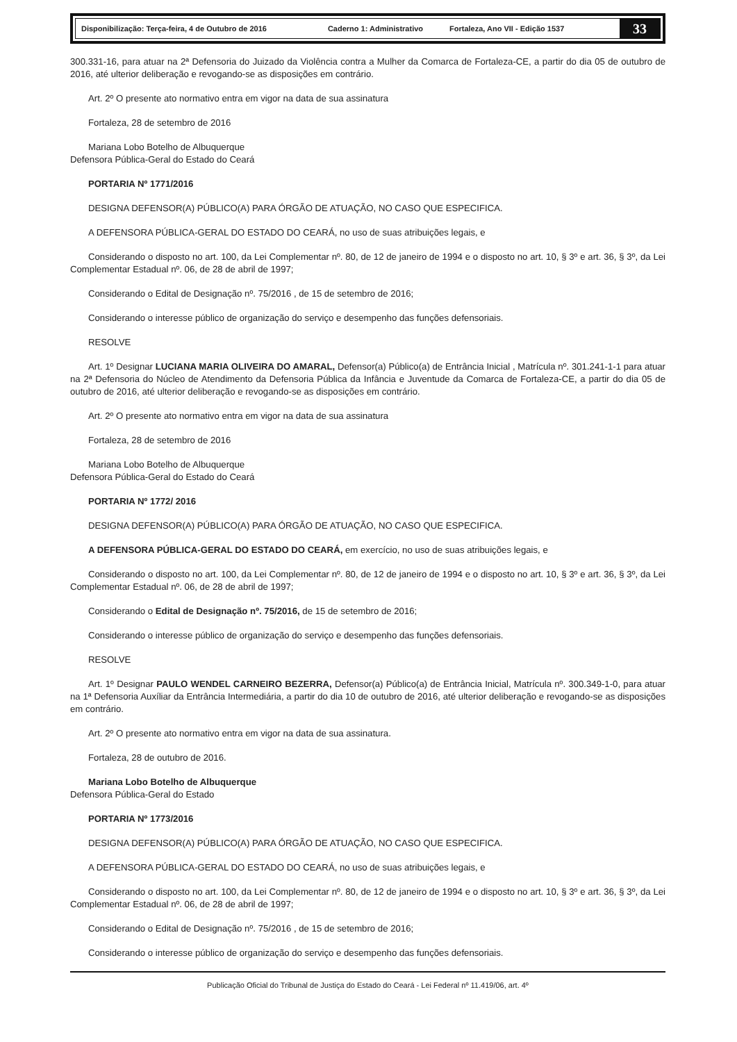Disponibilização: Terça-feira, 4 de Outubro de 2016 Caderno 1: Administrativo Fortaleza, Ano VII - Edição 1537
33
300.331-16, para atuar na 2ª Defensoria do Juizado da Violência contra a Mulher da Comarca de Fortaleza-CE, a partir do dia 05 de outubro de 2016, até ulterior deliberação e revogando-se as disposições em contrário.
Art. 2º O presente ato normativo entra em vigor na data de sua assinatura
Fortaleza, 28 de setembro de 2016
Mariana Lobo Botelho de Albuquerque
Defensora Pública-Geral do Estado do Ceará
PORTARIA Nº 1771/2016
DESIGNA DEFENSOR(A) PÚBLICO(A) PARA ÓRGÃO DE ATUAÇÃO, NO CASO QUE ESPECIFICA.
A DEFENSORA PÚBLICA-GERAL DO ESTADO DO CEARÁ, no uso de suas atribuições legais, e
Considerando o disposto no art. 100, da Lei Complementar nº. 80, de 12 de janeiro de 1994 e o disposto no art. 10, § 3º e art. 36, § 3º, da Lei Complementar Estadual nº. 06, de 28 de abril de 1997;
Considerando o Edital de Designação nº. 75/2016 , de 15 de setembro de 2016;
Considerando o interesse público de organização do serviço e desempenho das funções defensoriais.
RESOLVE
Art. 1º Designar LUCIANA MARIA OLIVEIRA DO AMARAL, Defensor(a) Público(a) de Entrância Inicial , Matrícula nº. 301.241-1-1 para atuar na 2ª Defensoria do Núcleo de Atendimento da Defensoria Pública da Infância e Juventude da Comarca de Fortaleza-CE, a partir do dia 05 de outubro de 2016, até ulterior deliberação e revogando-se as disposições em contrário.
Art. 2º O presente ato normativo entra em vigor na data de sua assinatura
Fortaleza, 28 de setembro de 2016
Mariana Lobo Botelho de Albuquerque
Defensora Pública-Geral do Estado do Ceará
PORTARIA Nº 1772/ 2016
DESIGNA DEFENSOR(A) PÚBLICO(A) PARA ÓRGÃO DE ATUAÇÃO, NO CASO QUE ESPECIFICA.
A DEFENSORA PÚBLICA-GERAL DO ESTADO DO CEARÁ, em exercício, no uso de suas atribuições legais, e
Considerando o disposto no art. 100, da Lei Complementar nº. 80, de 12 de janeiro de 1994 e o disposto no art. 10, § 3º e art. 36, § 3º, da Lei Complementar Estadual nº. 06, de 28 de abril de 1997;
Considerando o Edital de Designação nº. 75/2016, de 15 de setembro de 2016;
Considerando o interesse público de organização do serviço e desempenho das funções defensoriais.
RESOLVE
Art. 1º Designar PAULO WENDEL CARNEIRO BEZERRA, Defensor(a) Público(a) de Entrância Inicial, Matrícula nº. 300.349-1-0, para atuar na 1ª Defensoria Auxíliar da Entrância Intermediária, a partir do dia 10 de outubro de 2016, até ulterior deliberação e revogando-se as disposições em contrário.
Art. 2º O presente ato normativo entra em vigor na data de sua assinatura.
Fortaleza, 28 de outubro de 2016.
Mariana Lobo Botelho de Albuquerque
Defensora Pública-Geral do Estado
PORTARIA Nº 1773/2016
DESIGNA DEFENSOR(A) PÚBLICO(A) PARA ÓRGÃO DE ATUAÇÃO, NO CASO QUE ESPECIFICA.
A DEFENSORA PÚBLICA-GERAL DO ESTADO DO CEARÁ, no uso de suas atribuições legais, e
Considerando o disposto no art. 100, da Lei Complementar nº. 80, de 12 de janeiro de 1994 e o disposto no art. 10, § 3º e art. 36, § 3º, da Lei Complementar Estadual nº. 06, de 28 de abril de 1997;
Considerando o Edital de Designação nº. 75/2016 , de 15 de setembro de 2016;
Considerando o interesse público de organização do serviço e desempenho das funções defensoriais.
Publicação Oficial do Tribunal de Justiça do Estado do Ceará - Lei Federal nº 11.419/06, art. 4º